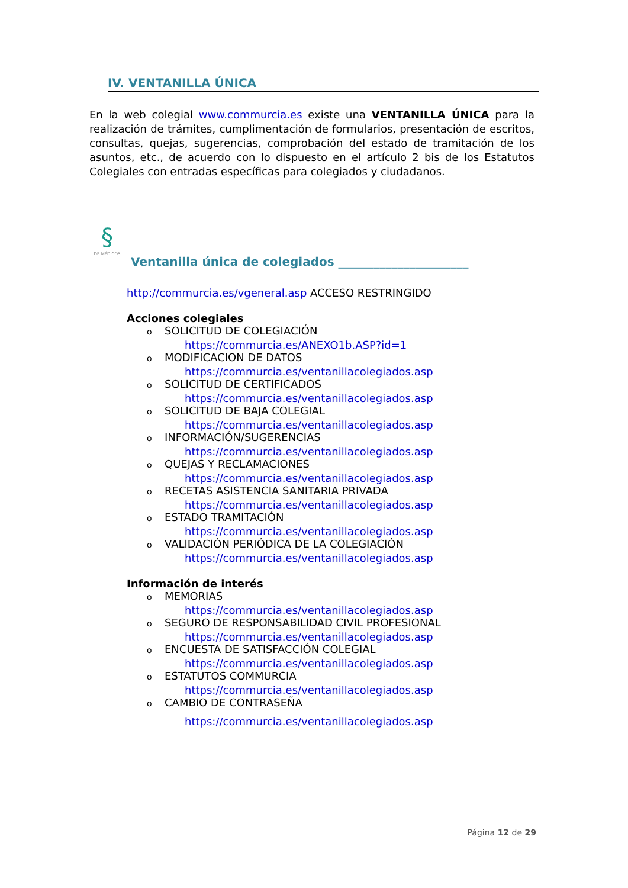IV. VENTANILLA ÚNICA
En la web colegial www.commurcia.es existe una VENTANILLA ÚNICA para la realización de trámites, cumplimentación de formularios, presentación de escritos, consultas, quejas, sugerencias, comprobación del estado de tramitación de los asuntos, etc., de acuerdo con lo dispuesto en el artículo 2 bis de los Estatutos Colegiales con entradas específicas para colegiados y ciudadanos.
§
DE MÉDICOS
Ventanilla única de colegiados ______________________
http://commurcia.es/vgeneral.asp ACCESO RESTRINGIDO
Acciones colegiales
o SOLICITUD DE COLEGIACIÓN
https://commurcia.es/ANEXO1b.ASP?id=1
o MODIFICACION DE DATOS
https://commurcia.es/ventanillacolegiados.asp
o SOLICITUD DE CERTIFICADOS
https://commurcia.es/ventanillacolegiados.asp
o SOLICITUD DE BAJA COLEGIAL
https://commurcia.es/ventanillacolegiados.asp
o INFORMACIÓN/SUGERENCIAS
https://commurcia.es/ventanillacolegiados.asp
o QUEJAS Y RECLAMACIONES
https://commurcia.es/ventanillacolegiados.asp
o RECETAS ASISTENCIA SANITARIA PRIVADA
https://commurcia.es/ventanillacolegiados.asp
o ESTADO TRAMITACIÓN
https://commurcia.es/ventanillacolegiados.asp
o VALIDACIÓN PERIÓDICA DE LA COLEGIACIÓN
https://commurcia.es/ventanillacolegiados.asp
Información de interés
o MEMORIAS
https://commurcia.es/ventanillacolegiados.asp
o SEGURO DE RESPONSABILIDAD CIVIL PROFESIONAL
https://commurcia.es/ventanillacolegiados.asp
o ENCUESTA DE SATISFACCIÓN COLEGIAL
https://commurcia.es/ventanillacolegiados.asp
o ESTATUTOS COMMURCIA
https://commurcia.es/ventanillacolegiados.asp
o CAMBIO DE CONTRASEÑA
https://commurcia.es/ventanillacolegiados.asp
Página 12 de 29